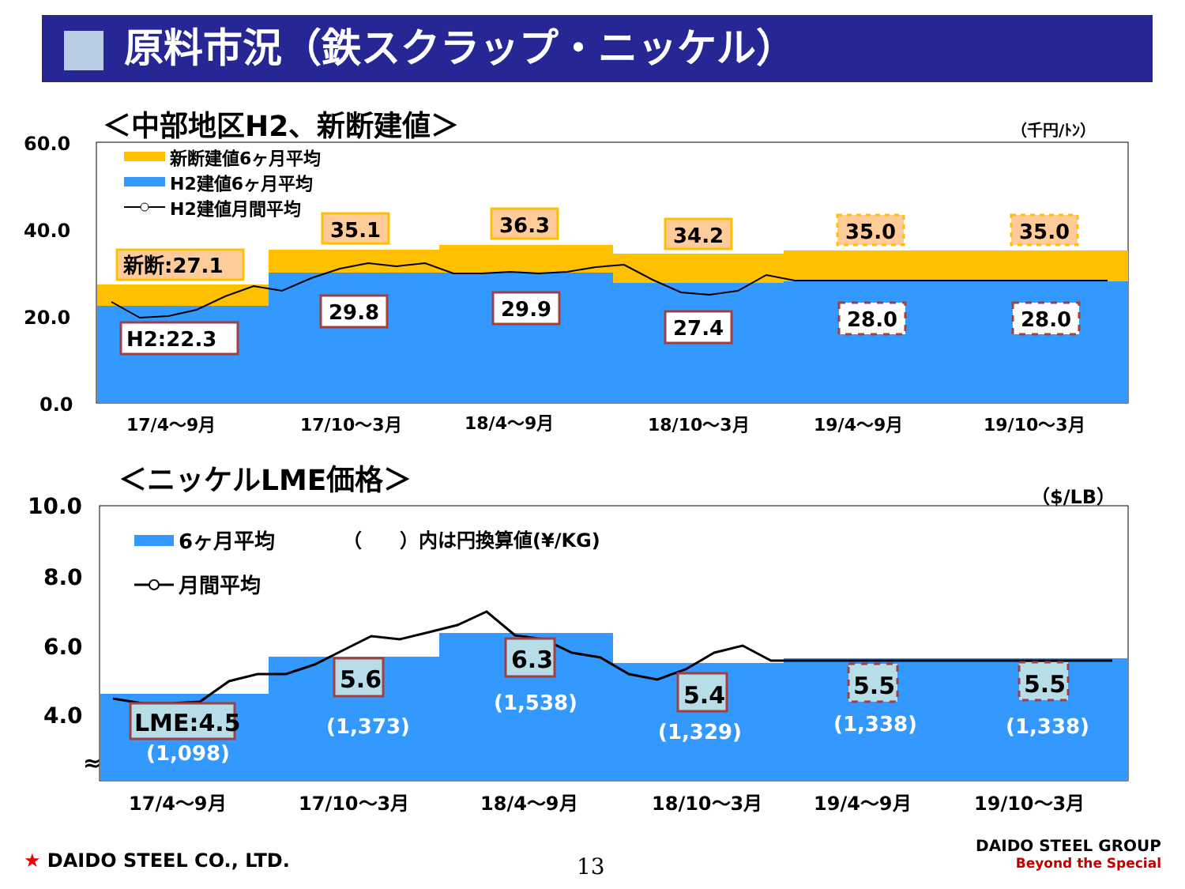原料市況（鉄スクラップ・ニッケル）
＜中部地区H2、新断建値＞
（千円/ﾄﾝ）
60.0
40.0
20.0
0.0
新断:27.1
35.1
36.3
34.2
35.0
35.0
H2:22.3
29.8
29.9
27.4
28.0
28.0
新断建値6ヶ月平均
H2建値6ヶ月平均
H2建値月間平均
17/4〜9月
17/10〜3月
18/4〜9月
18/10〜3月
19/4〜9月
19/10〜3月
＜ニッケルLME価格＞
（$/LB）
10.0
8.0
6.0
4.0
≈
LME:4.5
5.6
6.3
5.4
5.5
5.5
(1,098)
(1,373)
(1,538)
(1,329)
(1,338)
(1,338)
6ヶ月平均
（　　）内は円換算値(¥/KG)
月間平均
17/4〜9月
17/10〜3月
18/4〜9月
18/10〜3月
19/4〜9月
19/10〜3月
★ DAIDO STEEL CO., LTD. 13
DAIDO STEEL GROUP
Beyond the Special